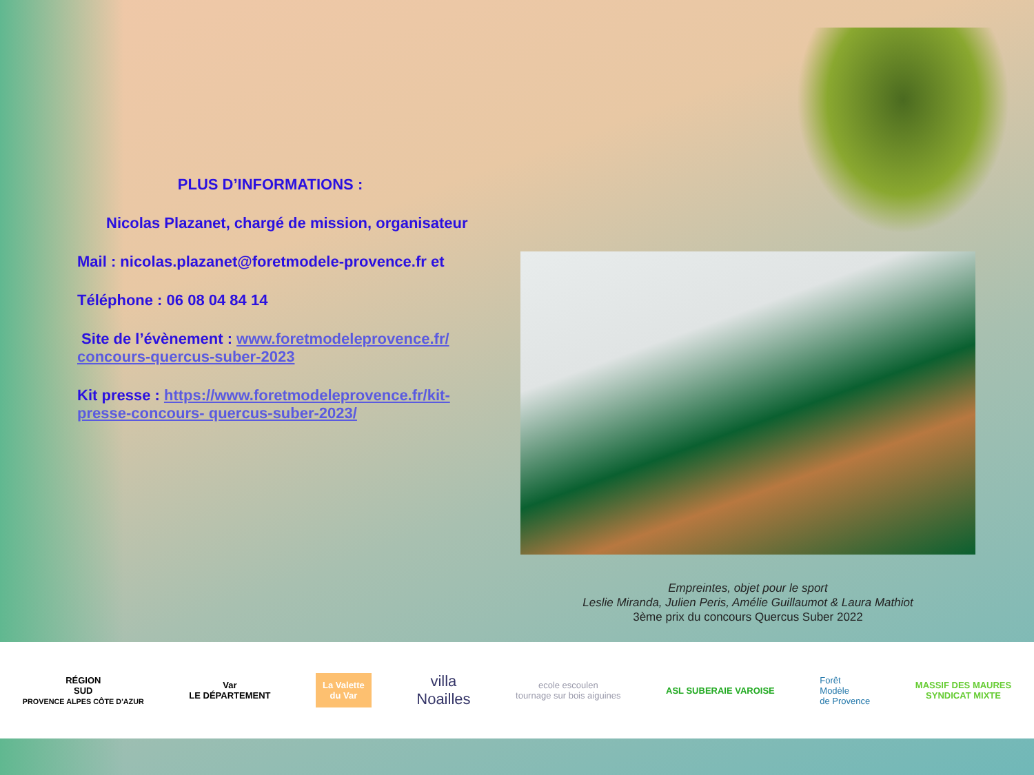PLUS D’INFORMATIONS :
Nicolas Plazanet, chargé de mission, organisateur
Mail : nicolas.plazanet@foretmodele-provence.fr et
Téléphone : 06 08 04 84 14
Site de l’évènement : www.foretmodeleprovence.fr/ concours-quercus-suber-2023
Kit presse : https://www.foretmodeleprovence.fr/kit-presse-concours- quercus-suber-2023/
Empreintes, objet pour le sport
Leslie Miranda, Julien Peris, Amélie Guillaumot & Laura Mathiot
3ème prix du concours Quercus Suber 2022
RÉGION
SUD
PROVENCE ALPES CÔTE D'AZUR
Var
LE DÉPARTEMENT
La Valette
du Var
villa
Noailles
ecole escoulen
tournage sur bois aiguines
ASL SUBERAIE VAROISE
Forêt
Modèle
de Provence
MASSIF DES MAURES
SYNDICAT MIXTE